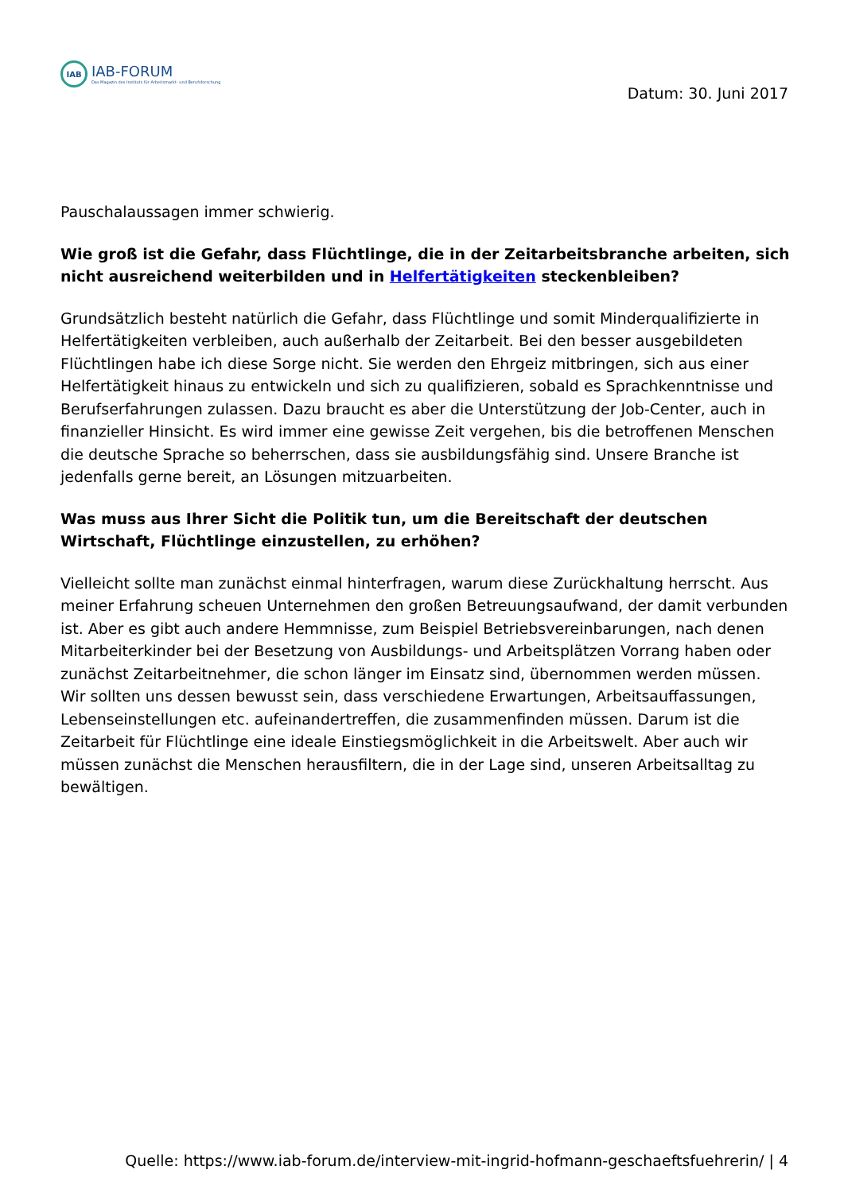IAB
IAB-FORUM
Das Magazin des Instituts für Arbeitsmarkt- und Berufsforschung
Datum: 30. Juni 2017
Pauschalaussagen immer schwierig.
Wie groß ist die Gefahr, dass Flüchtlinge, die in der Zeitarbeitsbranche arbeiten, sich nicht ausreichend weiterbilden und in Helfertätigkeiten steckenbleiben?
Grundsätzlich besteht natürlich die Gefahr, dass Flüchtlinge und somit Minderqualifizierte in Helfertätigkeiten verbleiben, auch außerhalb der Zeitarbeit. Bei den besser ausgebildeten Flüchtlingen habe ich diese Sorge nicht. Sie werden den Ehrgeiz mitbringen, sich aus einer Helfertätigkeit hinaus zu entwickeln und sich zu qualifizieren, sobald es Sprachkenntnisse und Berufserfahrungen zulassen. Dazu braucht es aber die Unterstützung der Job-Center, auch in finanzieller Hinsicht. Es wird immer eine gewisse Zeit vergehen, bis die betroffenen Menschen die deutsche Sprache so beherrschen, dass sie ausbildungsfähig sind. Unsere Branche ist jedenfalls gerne bereit, an Lösungen mitzuarbeiten.
Was muss aus Ihrer Sicht die Politik tun, um die Bereitschaft der deutschen Wirtschaft, Flüchtlinge einzustellen, zu erhöhen?
Vielleicht sollte man zunächst einmal hinterfragen, warum diese Zurückhaltung herrscht. Aus meiner Erfahrung scheuen Unternehmen den großen Betreuungsaufwand, der damit verbunden ist. Aber es gibt auch andere Hemmnisse, zum Beispiel Betriebsvereinbarungen, nach denen Mitarbeiterkinder bei der Besetzung von Ausbildungs- und Arbeitsplätzen Vorrang haben oder zunächst Zeitarbeitnehmer, die schon länger im Einsatz sind, übernommen werden müssen.
Wir sollten uns dessen bewusst sein, dass verschiedene Erwartungen, Arbeitsauffassungen, Lebenseinstellungen etc. aufeinandertreffen, die zusammenfinden müssen. Darum ist die Zeitarbeit für Flüchtlinge eine ideale Einstiegsmöglichkeit in die Arbeitswelt. Aber auch wir müssen zunächst die Menschen herausfiltern, die in der Lage sind, unseren Arbeitsalltag zu bewältigen.
Quelle: https://www.iab-forum.de/interview-mit-ingrid-hofmann-geschaeftsfuehrerin/ | 4